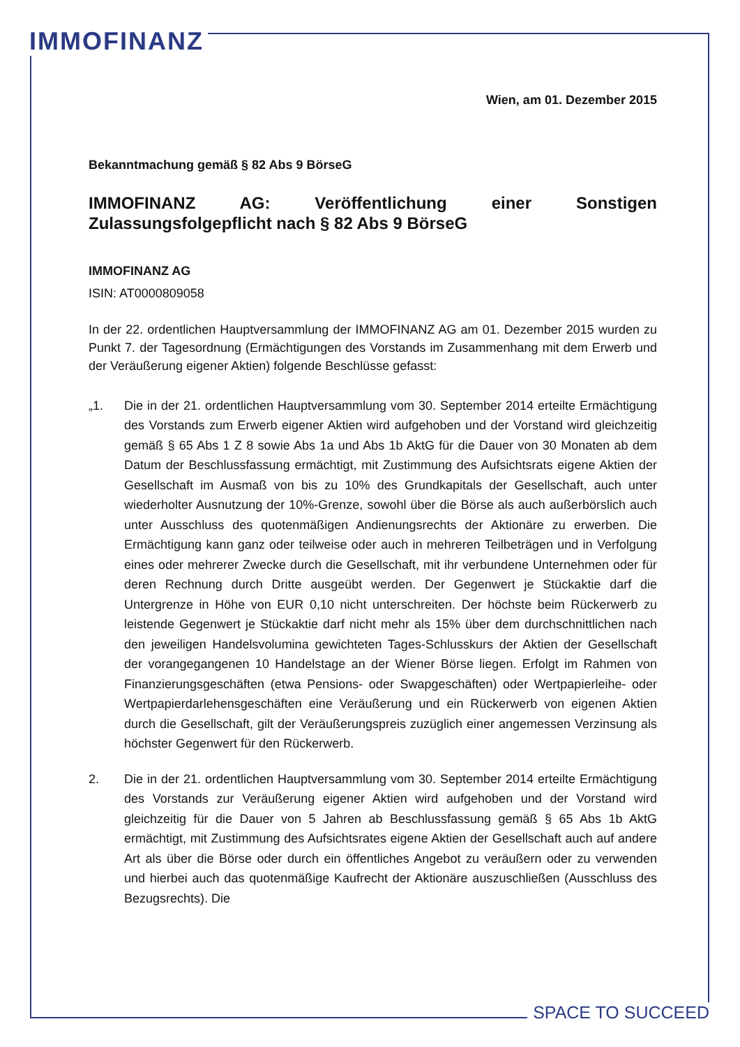IMMOFINANZ
Wien, am 01. Dezember 2015
Bekanntmachung gemäß § 82 Abs 9 BörseG
IMMOFINANZ AG: Veröffentlichung einer Sonstigen Zulassungsfolgepflicht nach § 82 Abs 9 BörseG
IMMOFINANZ AG
ISIN: AT0000809058
In der 22. ordentlichen Hauptversammlung der IMMOFINANZ AG am 01. Dezember 2015 wurden zu Punkt 7. der Tagesordnung (Ermächtigungen des Vorstands im Zusammenhang mit dem Erwerb und der Veräußerung eigener Aktien) folgende Beschlüsse gefasst:
„1. Die in der 21. ordentlichen Hauptversammlung vom 30. September 2014 erteilte Ermächtigung des Vorstands zum Erwerb eigener Aktien wird aufgehoben und der Vorstand wird gleichzeitig gemäß § 65 Abs 1 Z 8 sowie Abs 1a und Abs 1b AktG für die Dauer von 30 Monaten ab dem Datum der Beschlussfassung ermächtigt, mit Zustimmung des Aufsichtsrats eigene Aktien der Gesellschaft im Ausmaß von bis zu 10% des Grundkapitals der Gesellschaft, auch unter wiederholter Ausnutzung der 10%-Grenze, sowohl über die Börse als auch außerbörslich auch unter Ausschluss des quotenmäßigen Andienungsrechts der Aktionäre zu erwerben. Die Ermächtigung kann ganz oder teilweise oder auch in mehreren Teilbeträgen und in Verfolgung eines oder mehrerer Zwecke durch die Gesellschaft, mit ihr verbundene Unternehmen oder für deren Rechnung durch Dritte ausgeübt werden. Der Gegenwert je Stückaktie darf die Untergrenze in Höhe von EUR 0,10 nicht unterschreiten. Der höchste beim Rückerwerb zu leistende Gegenwert je Stückaktie darf nicht mehr als 15% über dem durchschnittlichen nach den jeweiligen Handelsvolumina gewichteten Tages-Schlusskurs der Aktien der Gesellschaft der vorangegangenen 10 Handelstage an der Wiener Börse liegen. Erfolgt im Rahmen von Finanzierungsgeschäften (etwa Pensions- oder Swapgeschäften) oder Wertpapierleihe- oder Wertpapierdarlehensgeschäften eine Veräußerung und ein Rückerwerb von eigenen Aktien durch die Gesellschaft, gilt der Veräußerungspreis zuzüglich einer angemessen Verzinsung als höchster Gegenwert für den Rückerwerb.
2. Die in der 21. ordentlichen Hauptversammlung vom 30. September 2014 erteilte Ermächtigung des Vorstands zur Veräußerung eigener Aktien wird aufgehoben und der Vorstand wird gleichzeitig für die Dauer von 5 Jahren ab Beschlussfassung gemäß § 65 Abs 1b AktG ermächtigt, mit Zustimmung des Aufsichtsrates eigene Aktien der Gesellschaft auch auf andere Art als über die Börse oder durch ein öffentliches Angebot zu veräußern oder zu verwenden und hierbei auch das quotenmäßige Kaufrecht der Aktionäre auszuschließen (Ausschluss des Bezugsrechts). Die
SPACE TO SUCCEED